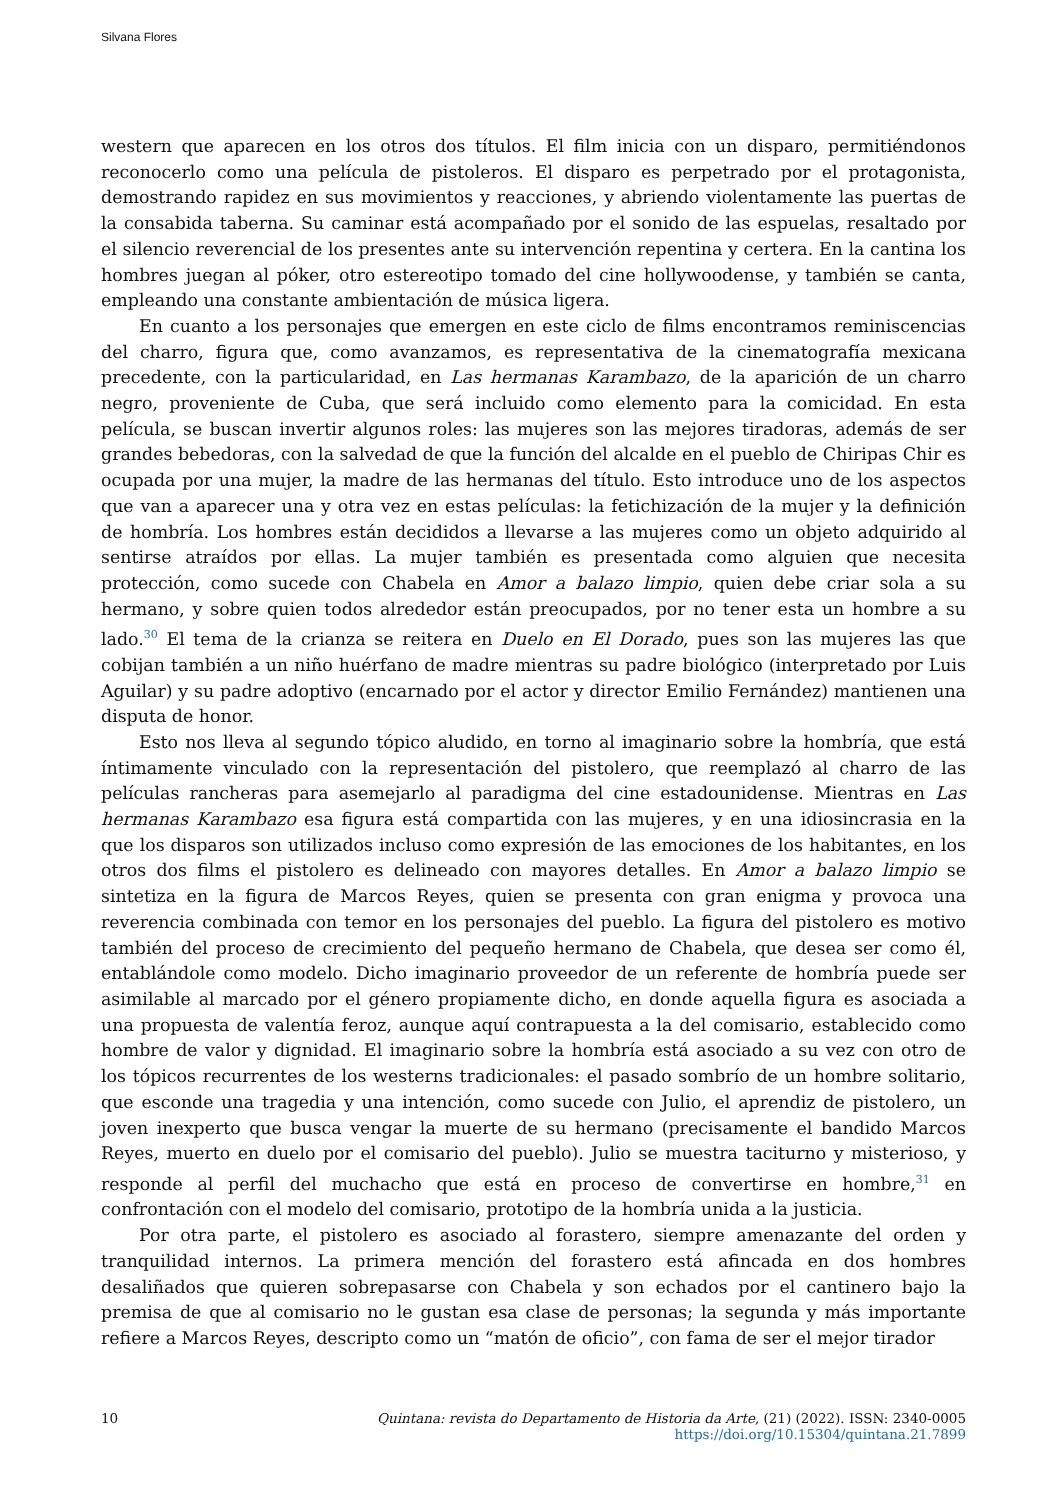Silvana Flores
western que aparecen en los otros dos títulos. El film inicia con un disparo, permitiéndonos reconocerlo como una película de pistoleros. El disparo es perpetrado por el protagonista, demostrando rapidez en sus movimientos y reacciones, y abriendo violentamente las puertas de la consabida taberna. Su caminar está acompañado por el sonido de las espuelas, resaltado por el silencio reverencial de los presentes ante su intervención repentina y certera. En la cantina los hombres juegan al póker, otro estereotipo tomado del cine hollywoodense, y también se canta, empleando una constante ambientación de música ligera.
En cuanto a los personajes que emergen en este ciclo de films encontramos reminiscencias del charro, figura que, como avanzamos, es representativa de la cinematografía mexicana precedente, con la particularidad, en Las hermanas Karambazo, de la aparición de un charro negro, proveniente de Cuba, que será incluido como elemento para la comicidad. En esta película, se buscan invertir algunos roles: las mujeres son las mejores tiradoras, además de ser grandes bebedoras, con la salvedad de que la función del alcalde en el pueblo de Chiripas Chir es ocupada por una mujer, la madre de las hermanas del título. Esto introduce uno de los aspectos que van a aparecer una y otra vez en estas películas: la fetichización de la mujer y la definición de hombría. Los hombres están decididos a llevarse a las mujeres como un objeto adquirido al sentirse atraídos por ellas. La mujer también es presentada como alguien que necesita protección, como sucede con Chabela en Amor a balazo limpio, quien debe criar sola a su hermano, y sobre quien todos alrededor están preocupados, por no tener esta un hombre a su lado.<sup>30</sup> El tema de la crianza se reitera en Duelo en El Dorado, pues son las mujeres las que cobijan también a un niño huérfano de madre mientras su padre biológico (interpretado por Luis Aguilar) y su padre adoptivo (encarnado por el actor y director Emilio Fernández) mantienen una disputa de honor.
Esto nos lleva al segundo tópico aludido, en torno al imaginario sobre la hombría, que está íntimamente vinculado con la representación del pistolero, que reemplazó al charro de las películas rancheras para asemejarlo al paradigma del cine estadounidense. Mientras en Las hermanas Karambazo esa figura está compartida con las mujeres, y en una idiosincrasia en la que los disparos son utilizados incluso como expresión de las emociones de los habitantes, en los otros dos films el pistolero es delineado con mayores detalles. En Amor a balazo limpio se sintetiza en la figura de Marcos Reyes, quien se presenta con gran enigma y provoca una reverencia combinada con temor en los personajes del pueblo. La figura del pistolero es motivo también del proceso de crecimiento del pequeño hermano de Chabela, que desea ser como él, entablándole como modelo. Dicho imaginario proveedor de un referente de hombría puede ser asimilable al marcado por el género propiamente dicho, en donde aquella figura es asociada a una propuesta de valentía feroz, aunque aquí contrapuesta a la del comisario, establecido como hombre de valor y dignidad. El imaginario sobre la hombría está asociado a su vez con otro de los tópicos recurrentes de los westerns tradicionales: el pasado sombrío de un hombre solitario, que esconde una tragedia y una intención, como sucede con Julio, el aprendiz de pistolero, un joven inexperto que busca vengar la muerte de su hermano (precisamente el bandido Marcos Reyes, muerto en duelo por el comisario del pueblo). Julio se muestra taciturno y misterioso, y responde al perfil del muchacho que está en proceso de convertirse en hombre,<sup>31</sup> en confrontación con el modelo del comisario, prototipo de la hombría unida a la justicia.
Por otra parte, el pistolero es asociado al forastero, siempre amenazante del orden y tranquilidad internos. La primera mención del forastero está afincada en dos hombres desaliñados que quieren sobrepasarse con Chabela y son echados por el cantinero bajo la premisa de que al comisario no le gustan esa clase de personas; la segunda y más importante refiere a Marcos Reyes, descripto como un “matón de oficio”, con fama de ser el mejor tirador
10 Quintana: revista do Departamento de Historia da Arte, (21) (2022). ISSN: 2340-0005
https://doi.org/10.15304/quintana.21.7899